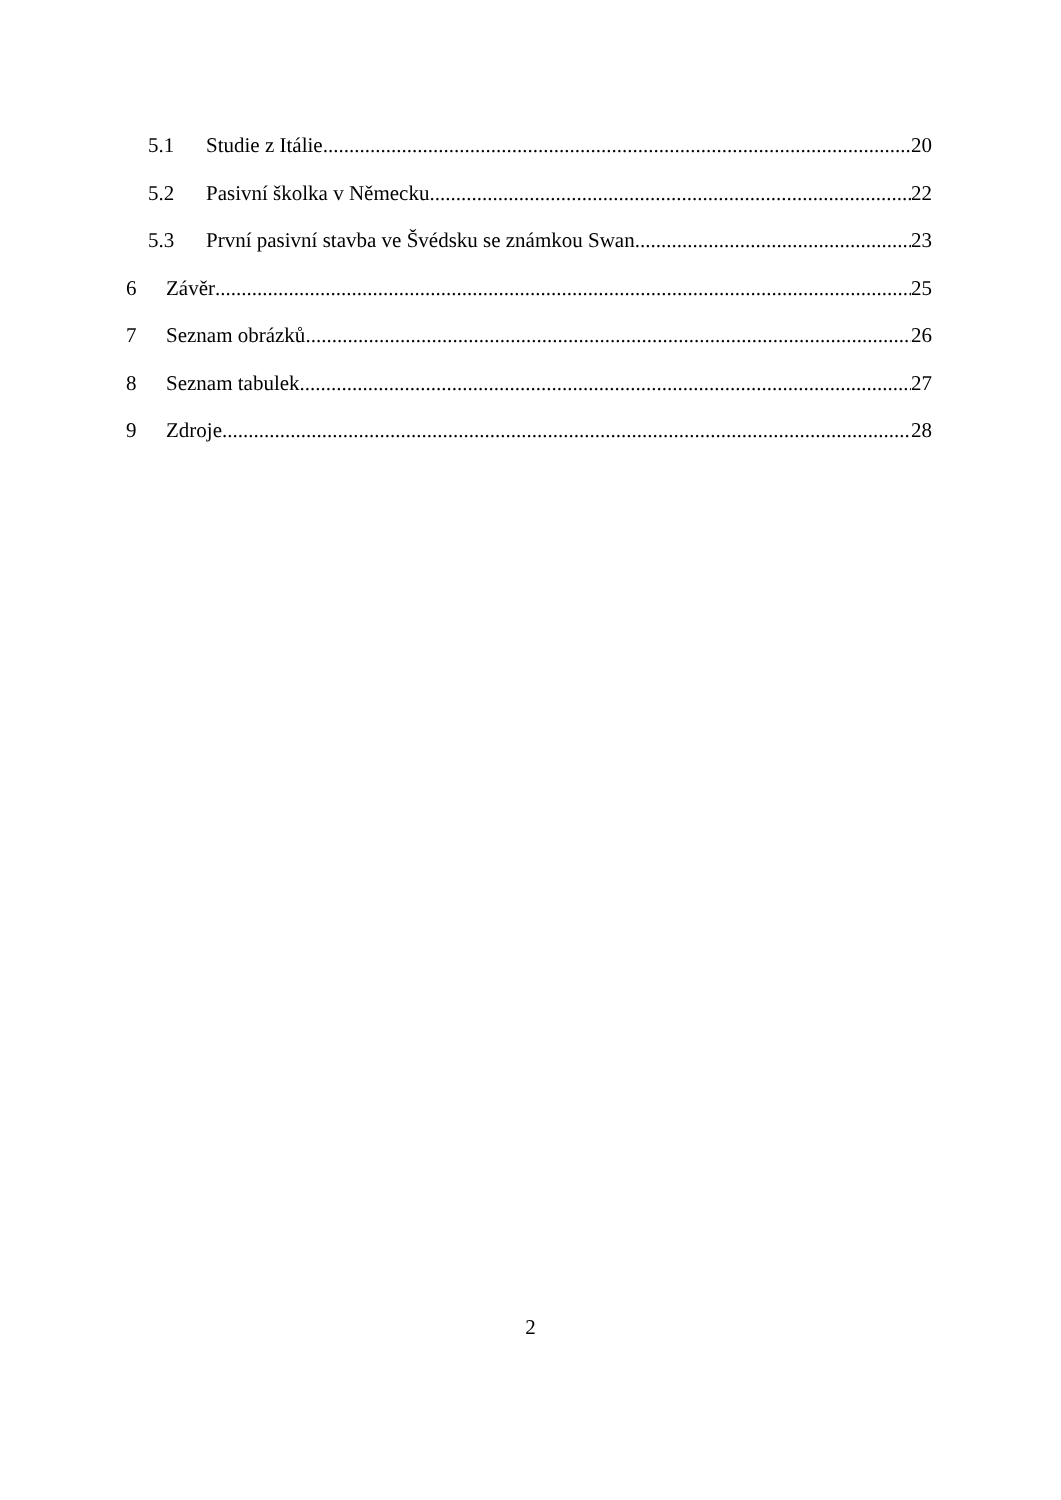5.1 Studie z Itálie 20
5.2 Pasivní školka v Německu 22
5.3 První pasivní stavba ve Švédsku se známkou Swan 23
6 Závěr 25
7 Seznam obrázků 26
8 Seznam tabulek 27
9 Zdroje 28
2